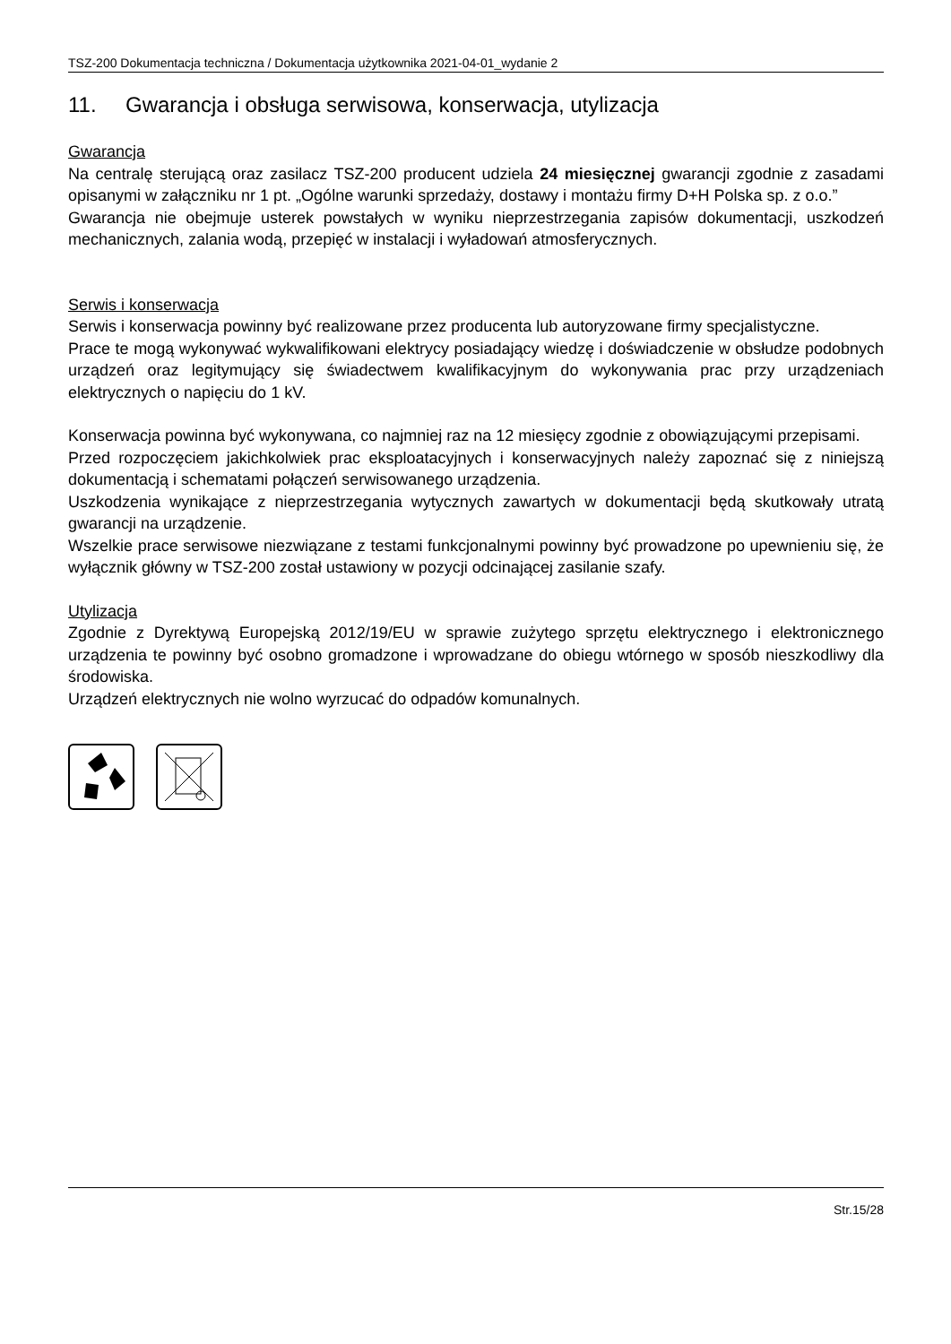TSZ-200 Dokumentacja techniczna / Dokumentacja użytkownika 2021-04-01_wydanie 2
11. Gwarancja i obsługa serwisowa, konserwacja, utylizacja
Gwarancja
Na centralę sterującą oraz zasilacz TSZ-200 producent udziela 24 miesięcznej gwarancji zgodnie z zasadami opisanymi w załączniku nr 1 pt. „Ogólne warunki sprzedaży, dostawy i montażu firmy D+H Polska sp. z o.o.”
Gwarancja nie obejmuje usterek powstałych w wyniku nieprzestrzegania zapisów dokumentacji, uszkodzeń mechanicznych, zalania wodą, przepięć w instalacji i wyładowań atmosferycznych.
Serwis i konserwacja
Serwis i konserwacja powinny być realizowane przez producenta lub autoryzowane firmy specjalistyczne.
Prace te mogą wykonywać wykwalifikowani elektrycy posiadający wiedzę i doświadczenie w obsłudze podobnych urządzeń oraz legitymujący się świadectwem kwalifikacyjnym do wykonywania prac przy urządzeniach elektrycznych o napięciu do 1 kV.
Konserwacja powinna być wykonywana, co najmniej raz na 12 miesięcy zgodnie z obowiązującymi przepisami.
Przed rozpoczęciem jakichkolwiek prac eksploatacyjnych i konserwacyjnych należy zapoznać się z niniejszą dokumentacją i schematami połączeń serwisowanego urządzenia.
Uszkodzenia wynikające z nieprzestrzegania wytycznych zawartych w dokumentacji będą skutkowały utratą gwarancji na urządzenie.
Wszelkie prace serwisowe niezwiązane z testami funkcjonalnymi powinny być prowadzone po upewnieniu się, że wyłącznik główny w TSZ-200 został ustawiony w pozycji odcinającej zasilanie szafy.
Utylizacja
Zgodnie z Dyrektywą Europejską 2012/19/EU w sprawie zużytego sprzętu elektrycznego i elektronicznego urządzenia te powinny być osobno gromadzone i wprowadzane do obiegu wtórnego w sposób nieszkodliwy dla środowiska.
Urządzeń elektrycznych nie wolno wyrzucać do odpadów komunalnych.
Str.15/28